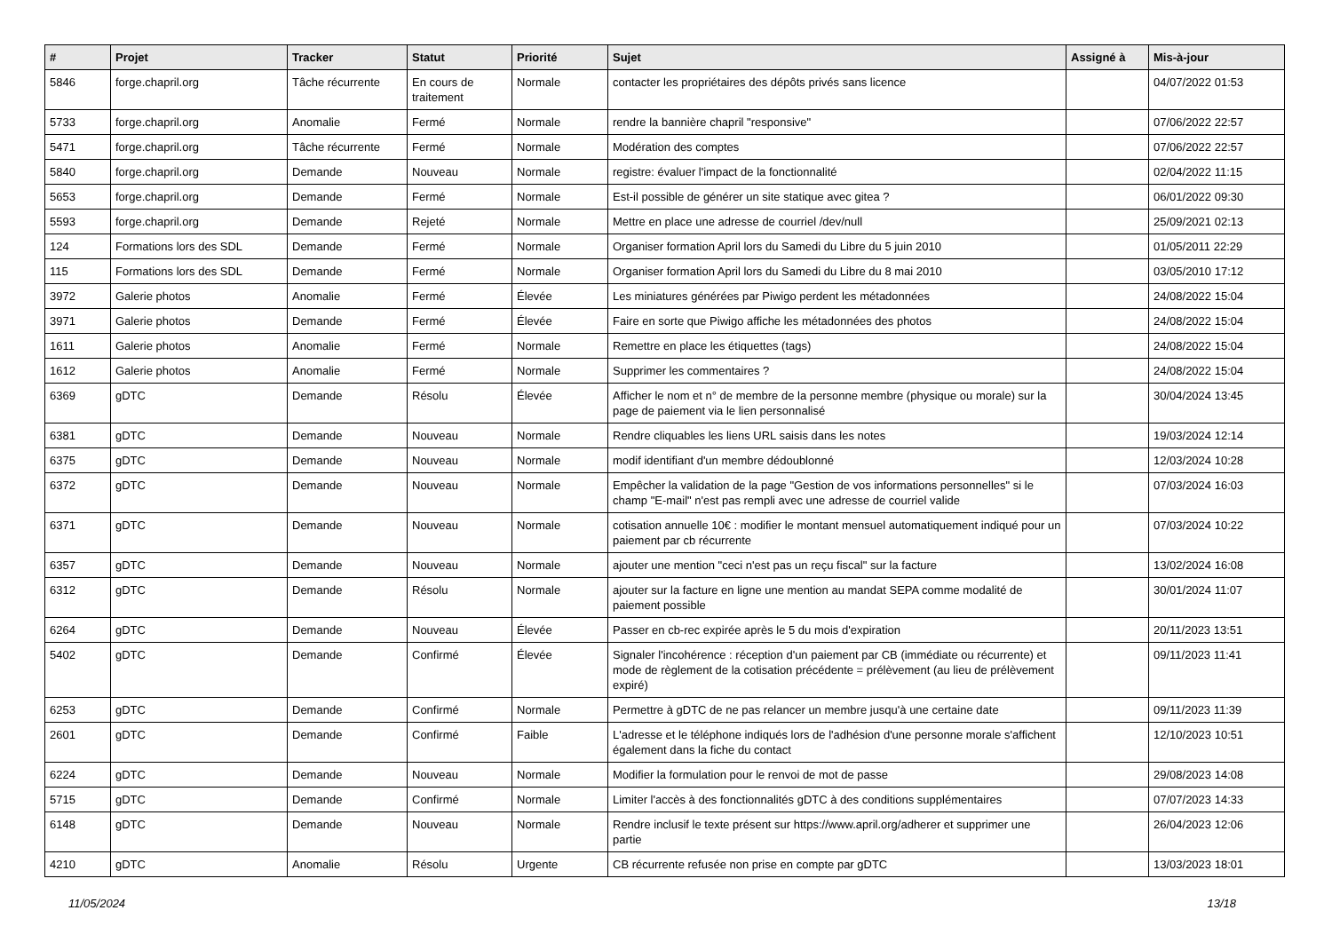| # | Projet | Tracker | Statut | Priorité | Sujet | Assigné à | Mis-à-jour |
| --- | --- | --- | --- | --- | --- | --- | --- |
| 5846 | forge.chapril.org | Tâche récurrente | En cours de traitement | Normale | contacter les propriétaires des dépôts privés sans licence | | 04/07/2022 01:53 |
| 5733 | forge.chapril.org | Anomalie | Fermé | Normale | rendre la bannière chapril "responsive" | | 07/06/2022 22:57 |
| 5471 | forge.chapril.org | Tâche récurrente | Fermé | Normale | Modération des comptes | | 07/06/2022 22:57 |
| 5840 | forge.chapril.org | Demande | Nouveau | Normale | registre: évaluer l'impact de la fonctionnalité | | 02/04/2022 11:15 |
| 5653 | forge.chapril.org | Demande | Fermé | Normale | Est-il possible de générer un site statique avec gitea ? | | 06/01/2022 09:30 |
| 5593 | forge.chapril.org | Demande | Rejeté | Normale | Mettre en place une adresse de courriel /dev/null | | 25/09/2021 02:13 |
| 124 | Formations lors des SDL | Demande | Fermé | Normale | Organiser formation April lors du Samedi du Libre du 5 juin 2010 | | 01/05/2011 22:29 |
| 115 | Formations lors des SDL | Demande | Fermé | Normale | Organiser formation April lors du Samedi du Libre du 8 mai 2010 | | 03/05/2010 17:12 |
| 3972 | Galerie photos | Anomalie | Fermé | Élevée | Les miniatures générées par Piwigo perdent les métadonnées | | 24/08/2022 15:04 |
| 3971 | Galerie photos | Demande | Fermé | Élevée | Faire en sorte que Piwigo affiche les métadonnées des photos | | 24/08/2022 15:04 |
| 1611 | Galerie photos | Anomalie | Fermé | Normale | Remettre en place les étiquettes (tags) | | 24/08/2022 15:04 |
| 1612 | Galerie photos | Anomalie | Fermé | Normale | Supprimer les commentaires ? | | 24/08/2022 15:04 |
| 6369 | gDTC | Demande | Résolu | Élevée | Afficher le nom et n° de membre de la personne membre (physique ou morale) sur la page de paiement via le lien personnalisé | | 30/04/2024 13:45 |
| 6381 | gDTC | Demande | Nouveau | Normale | Rendre cliquables les liens URL saisis dans les notes | | 19/03/2024 12:14 |
| 6375 | gDTC | Demande | Nouveau | Normale | modif identifiant d'un membre dédoublonné | | 12/03/2024 10:28 |
| 6372 | gDTC | Demande | Nouveau | Normale | Empêcher la validation de la page "Gestion de vos informations personnelles" si le champ "E-mail" n'est pas rempli avec une adresse de courriel valide | | 07/03/2024 16:03 |
| 6371 | gDTC | Demande | Nouveau | Normale | cotisation annuelle 10€ : modifier le montant mensuel automatiquement indiqué pour un paiement par cb récurrente | | 07/03/2024 10:22 |
| 6357 | gDTC | Demande | Nouveau | Normale | ajouter une mention "ceci n'est pas un reçu fiscal" sur la facture | | 13/02/2024 16:08 |
| 6312 | gDTC | Demande | Résolu | Normale | ajouter sur la facture en ligne une mention au mandat SEPA comme modalité de paiement possible | | 30/01/2024 11:07 |
| 6264 | gDTC | Demande | Nouveau | Élevée | Passer en cb-rec expirée après le 5 du mois d'expiration | | 20/11/2023 13:51 |
| 5402 | gDTC | Demande | Confirmé | Élevée | Signaler l'incohérence : réception d'un paiement par CB (immédiate ou récurrente) et mode de règlement de la cotisation précédente = prélèvement (au lieu de prélèvement expiré) | | 09/11/2023 11:41 |
| 6253 | gDTC | Demande | Confirmé | Normale | Permettre à gDTC de ne pas relancer un membre jusqu'à une certaine date | | 09/11/2023 11:39 |
| 2601 | gDTC | Demande | Confirmé | Faible | L'adresse et le téléphone indiqués lors de l'adhésion d'une personne morale s'affichent également dans la fiche du contact | | 12/10/2023 10:51 |
| 6224 | gDTC | Demande | Nouveau | Normale | Modifier la formulation pour le renvoi de mot de passe | | 29/08/2023 14:08 |
| 5715 | gDTC | Demande | Confirmé | Normale | Limiter l'accès à des fonctionnalités gDTC à des conditions supplémentaires | | 07/07/2023 14:33 |
| 6148 | gDTC | Demande | Nouveau | Normale | Rendre inclusif le texte présent sur https://www.april.org/adherer et supprimer une partie | | 26/04/2023 12:06 |
| 4210 | gDTC | Anomalie | Résolu | Urgente | CB récurrente refusée non prise en compte par gDTC | | 13/03/2023 18:01 |
11/05/2024 13/18